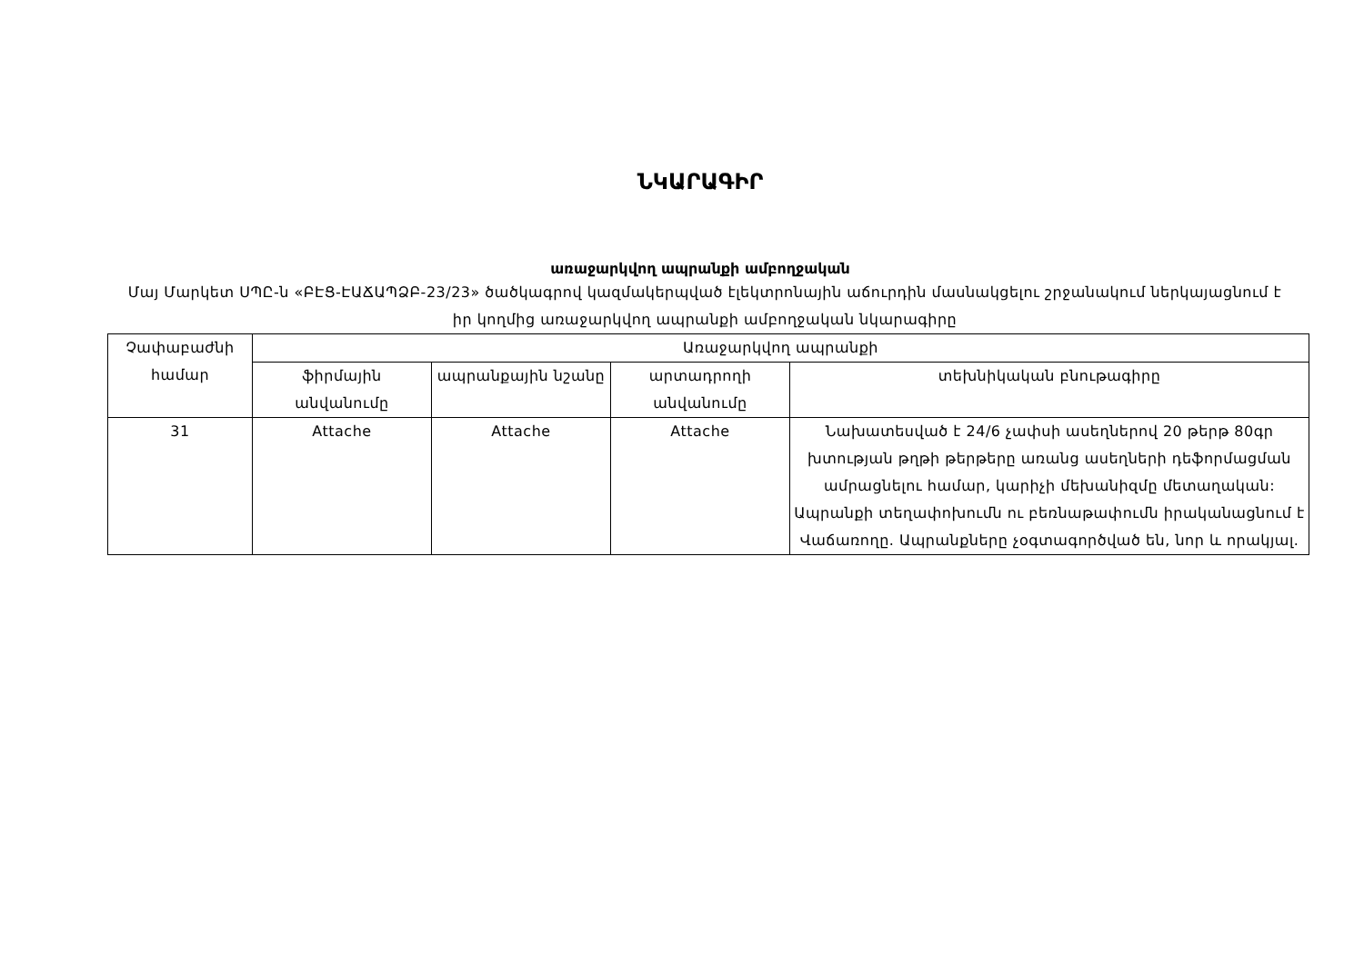ՆԿԱՐԱԳԻՐ
առաջարկվող ապրանքի ամբողջական
Մայ Մարկետ ՍՊԸ-ն «ԲԷՑ-ԷԱՃԱՊՁԲ-23/23» ծածկագրով կազմակերպված էլեկտրոնային աճուրդին մասնակցելու շրջանակում ներկայացնում է իր կողմից առաջարկվող ապրանքի ամբողջական նկարագիրը
| Չափաբաժնի համար | Առաջարկվող ապրանքի | | | |
| --- | --- | --- | --- | --- |
| | ֆիրմային անվանումը | ապրանքային նշանը | արտադրողի անվանումը | տեխնիկական բնութագիրը |
| 31 | Attache | Attache | Attache | Նախատեսված է 24/6 չափսի ասեղներով 20 թերթ 80գր խտության թղթի թերթերը առանց ասեղների դեֆորմացման ամրացնելու համար, կարիչի մեխանիզմը մետաղական: Ապրանքի տեղափոխումն ու բեռնաթափումն իրականացնում է Վաճառողը. Ապրանքները չօգտագործված են, նոր և որակյալ. |